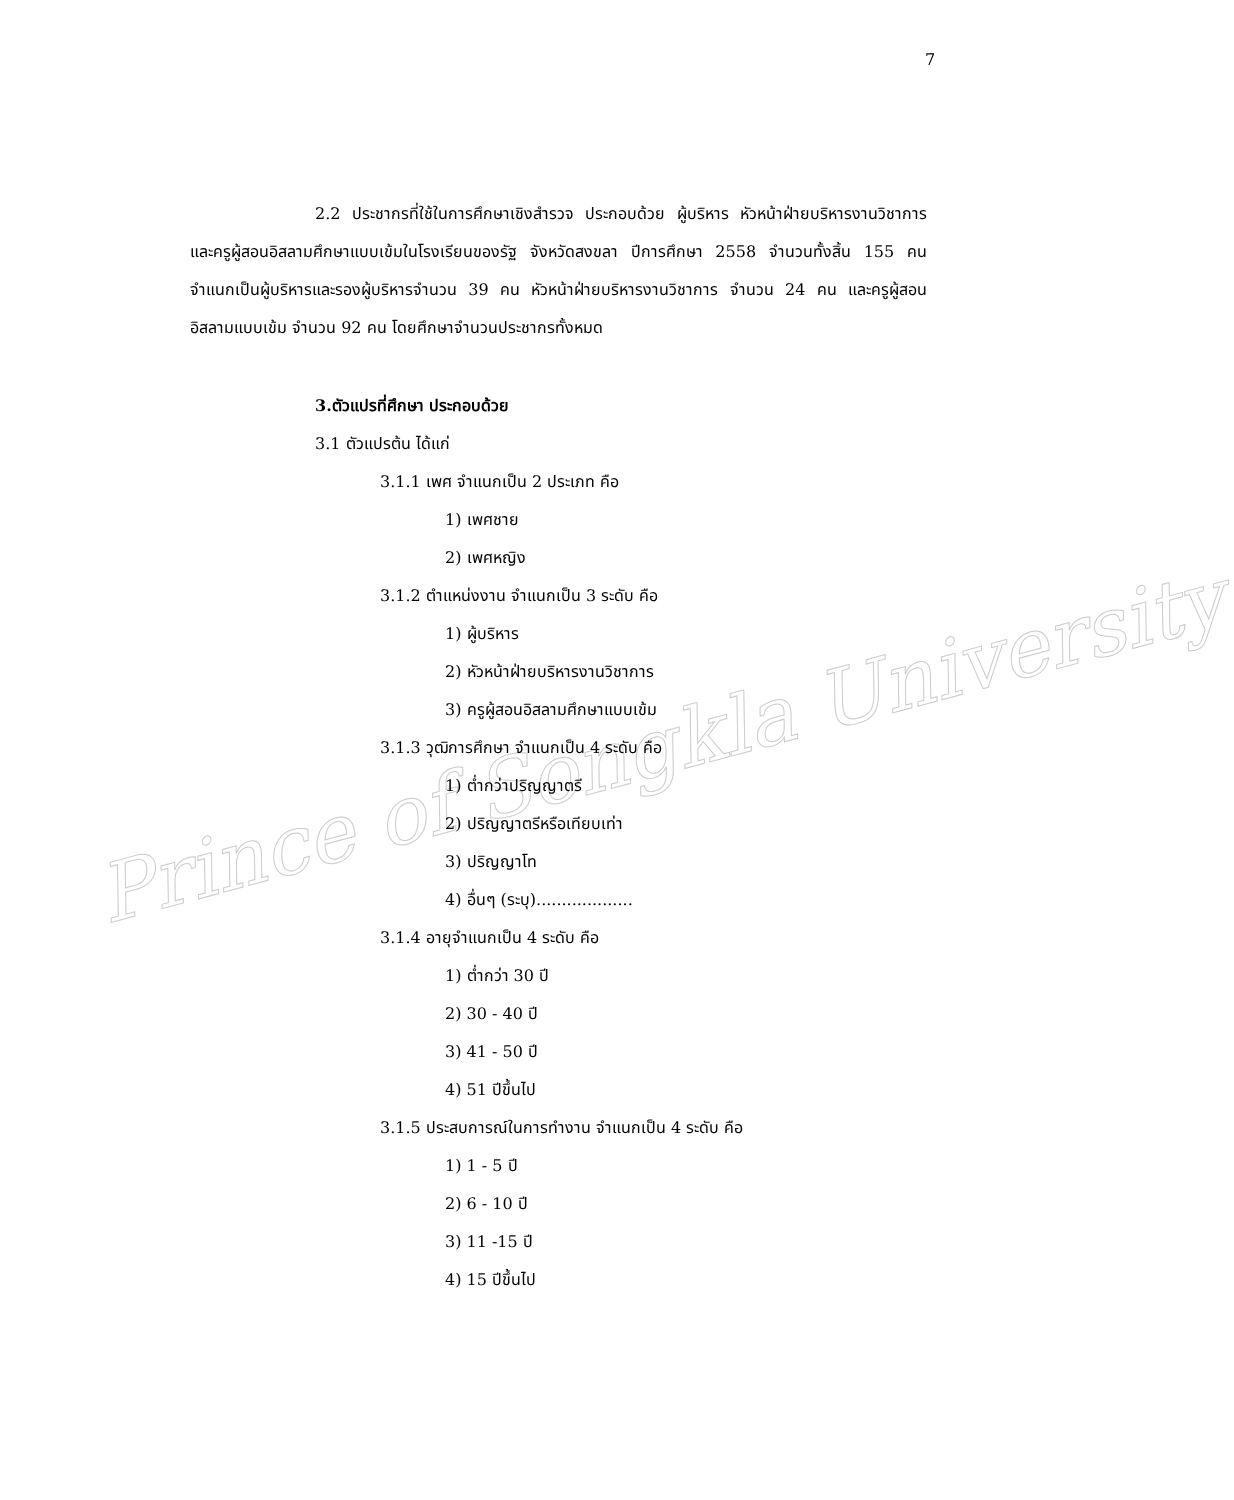Prince of Songkla University
7
2.2 ประชากรที่ใช้ในการศึกษาเชิงสำรวจ ประกอบด้วย ผู้บริหาร หัวหน้าฝ่ายบริหารงานวิชาการ และครูผู้สอนอิสลามศึกษาแบบเข้มในโรงเรียนของรัฐ จังหวัดสงขลา ปีการศึกษา 2558 จำนวนทั้งสิ้น 155 คน จำแนกเป็นผู้บริหารและรองผู้บริหารจำนวน 39 คน หัวหน้าฝ่ายบริหารงานวิชาการ จำนวน 24 คน และครูผู้สอนอิสลามแบบเข้ม จำนวน 92 คน โดยศึกษาจำนวนประชากรทั้งหมด
3.ตัวแปรที่ศึกษา ประกอบด้วย
3.1 ตัวแปรต้น ได้แก่
3.1.1 เพศ จำแนกเป็น 2 ประเภท คือ
1) เพศชาย
2) เพศหญิง
3.1.2 ตำแหน่งงาน จำแนกเป็น 3 ระดับ คือ
1) ผู้บริหาร
2) หัวหน้าฝ่ายบริหารงานวิชาการ
3) ครูผู้สอนอิสลามศึกษาแบบเข้ม
3.1.3 วุฒิการศึกษา จำแนกเป็น 4 ระดับ คือ
1) ต่ำกว่าปริญญาตรี
2) ปริญญาตรีหรือเทียบเท่า
3) ปริญญาโท
4) อื่นๆ (ระบุ)...................
3.1.4 อายุจำแนกเป็น 4 ระดับ คือ
1) ต่ำกว่า 30 ปี
2) 30 - 40 ปี
3) 41 - 50 ปี
4) 51 ปีขึ้นไป
3.1.5 ประสบการณ์ในการทำงาน จำแนกเป็น 4 ระดับ คือ
1) 1 - 5 ปี
2) 6 - 10 ปี
3) 11 -15 ปี
4) 15 ปีขึ้นไป